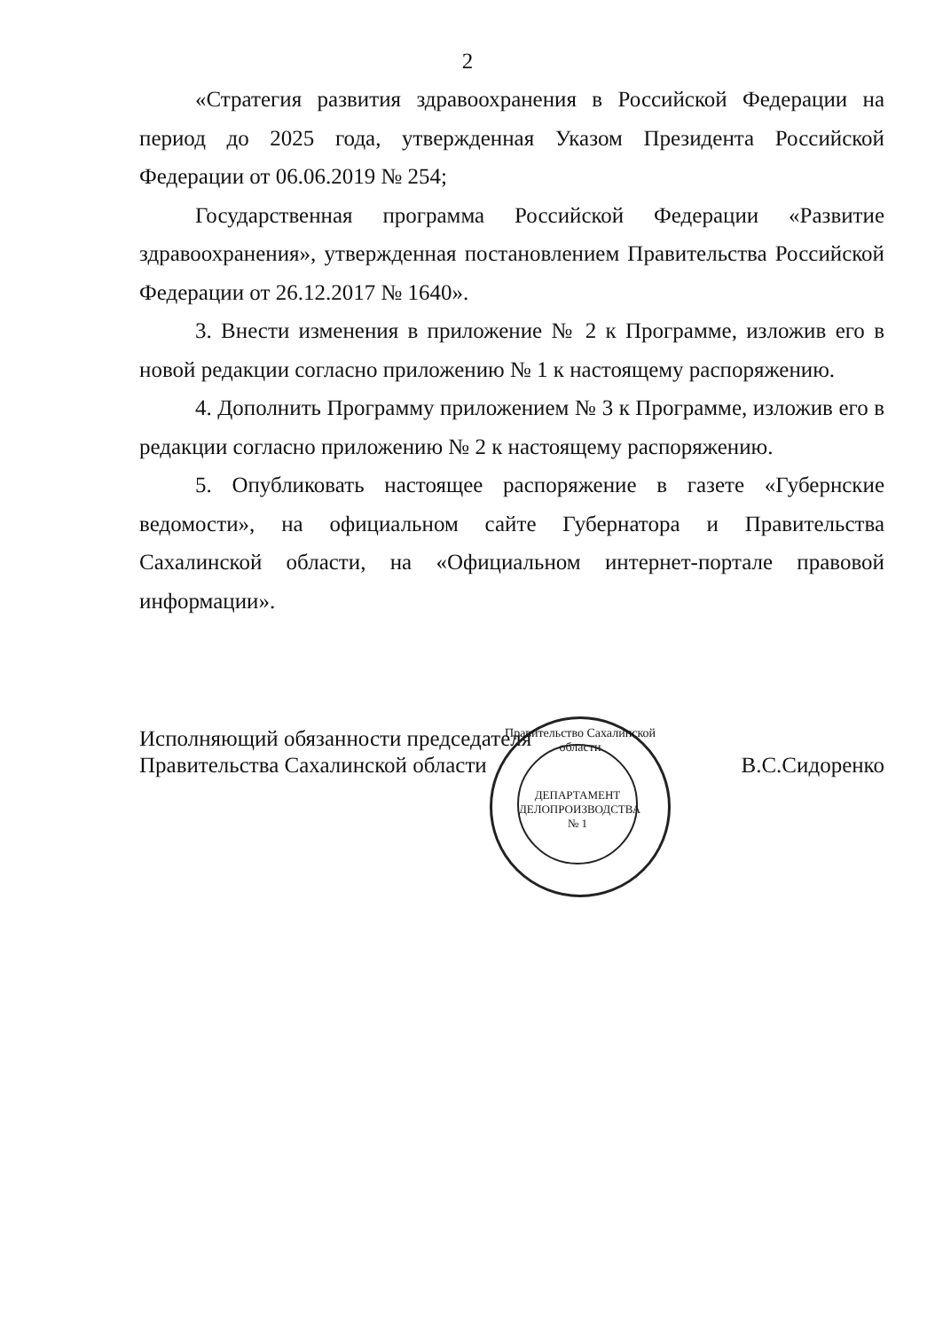2
«Стратегия развития здравоохранения в Российской Федерации на период до 2025 года, утвержденная Указом Президента Российской Федерации от 06.06.2019 № 254;
Государственная программа Российской Федерации «Развитие здравоохранения», утвержденная постановлением Правительства Российской Федерации от 26.12.2017 № 1640».
3. Внести изменения в приложение № 2 к Программе, изложив его в новой редакции согласно приложению № 1 к настоящему распоряжению.
4. Дополнить Программу приложением № 3 к Программе, изложив его в редакции согласно приложению № 2 к настоящему распоряжению.
5. Опубликовать настоящее распоряжение в газете «Губернские ведомости», на официальном сайте Губернатора и Правительства Сахалинской области, на «Официальном интернет-портале правовой информации».
Исполняющий обязанности председателя
Правительства Сахалинской области
В.С.Сидоренко
Правительство Сахалинской области
ДЕПАРТАМЕНТ
ДЕЛОПРОИЗВОДСТВА
№ 1